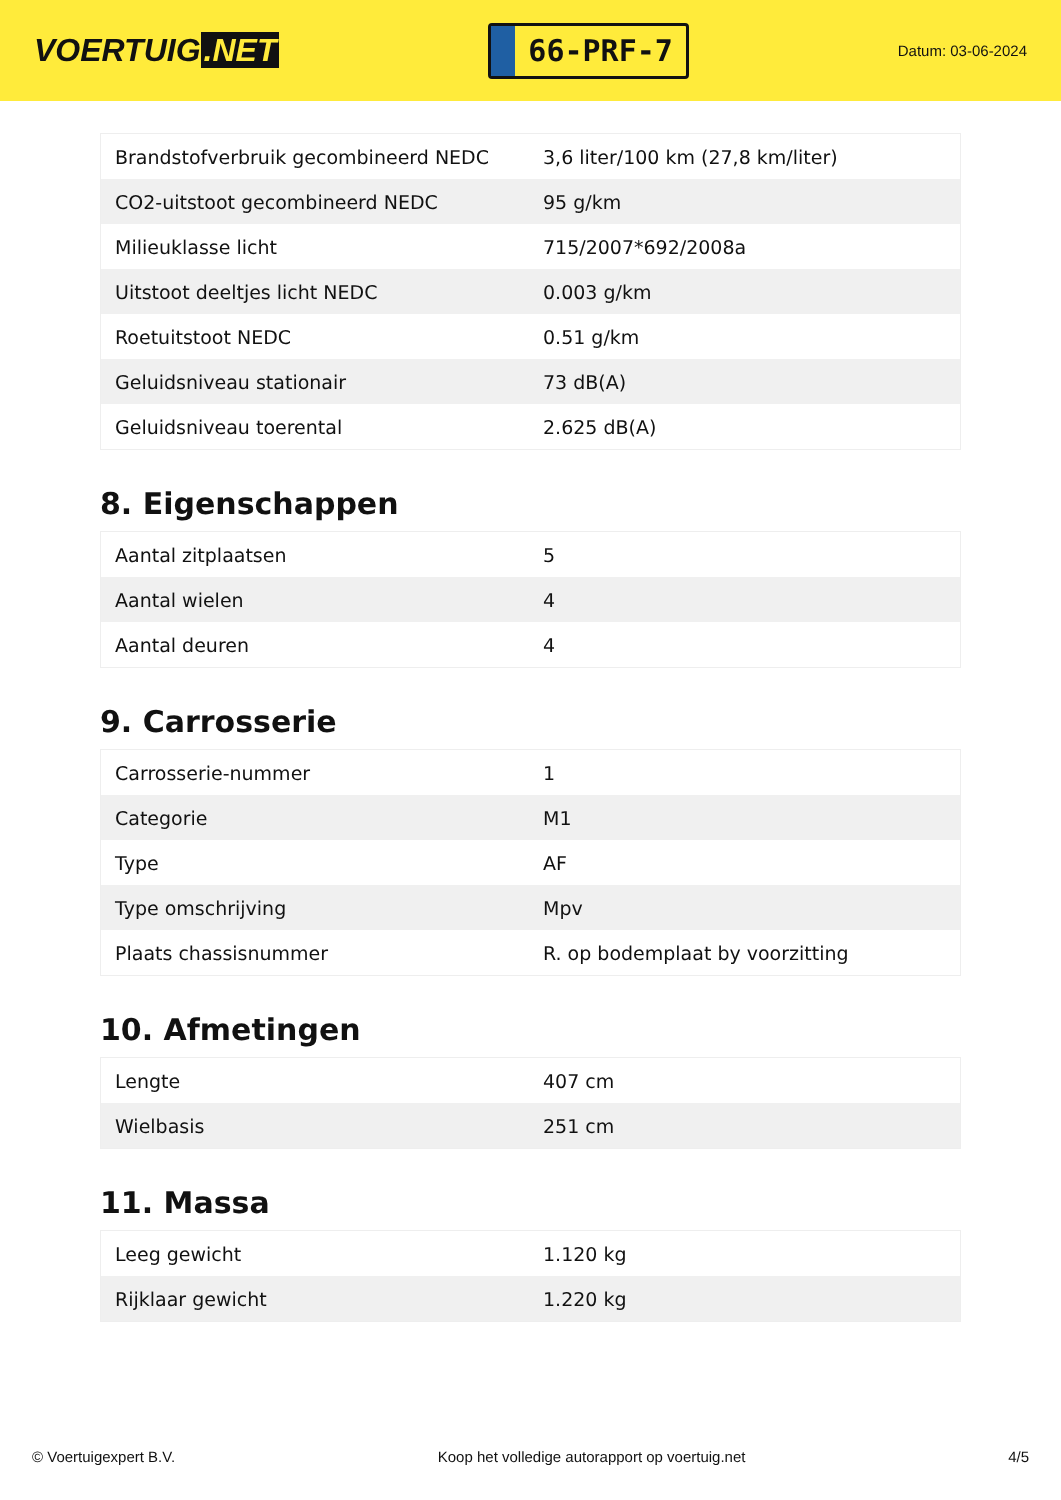VOERTUIG.NET
66-PRF-7
Datum: 03-06-2024
| Brandstofverbruik gecombineerd NEDC | 3,6 liter/100 km (27,8 km/liter) |
| CO2-uitstoot gecombineerd NEDC | 95 g/km |
| Milieuklasse licht | 715/2007*692/2008a |
| Uitstoot deeltjes licht NEDC | 0.003 g/km |
| Roetuitstoot NEDC | 0.51 g/km |
| Geluidsniveau stationair | 73 dB(A) |
| Geluidsniveau toerental | 2.625 dB(A) |
8. Eigenschappen
| Aantal zitplaatsen | 5 |
| Aantal wielen | 4 |
| Aantal deuren | 4 |
9. Carrosserie
| Carrosserie-nummer | 1 |
| Categorie | M1 |
| Type | AF |
| Type omschrijving | Mpv |
| Plaats chassisnummer | R. op bodemplaat by voorzitting |
10. Afmetingen
| Lengte | 407 cm |
| Wielbasis | 251 cm |
11. Massa
| Leeg gewicht | 1.120 kg |
| Rijklaar gewicht | 1.220 kg |
© Voertuigexpert B.V. Koop het volledige autorapport op voertuig.net 4/5